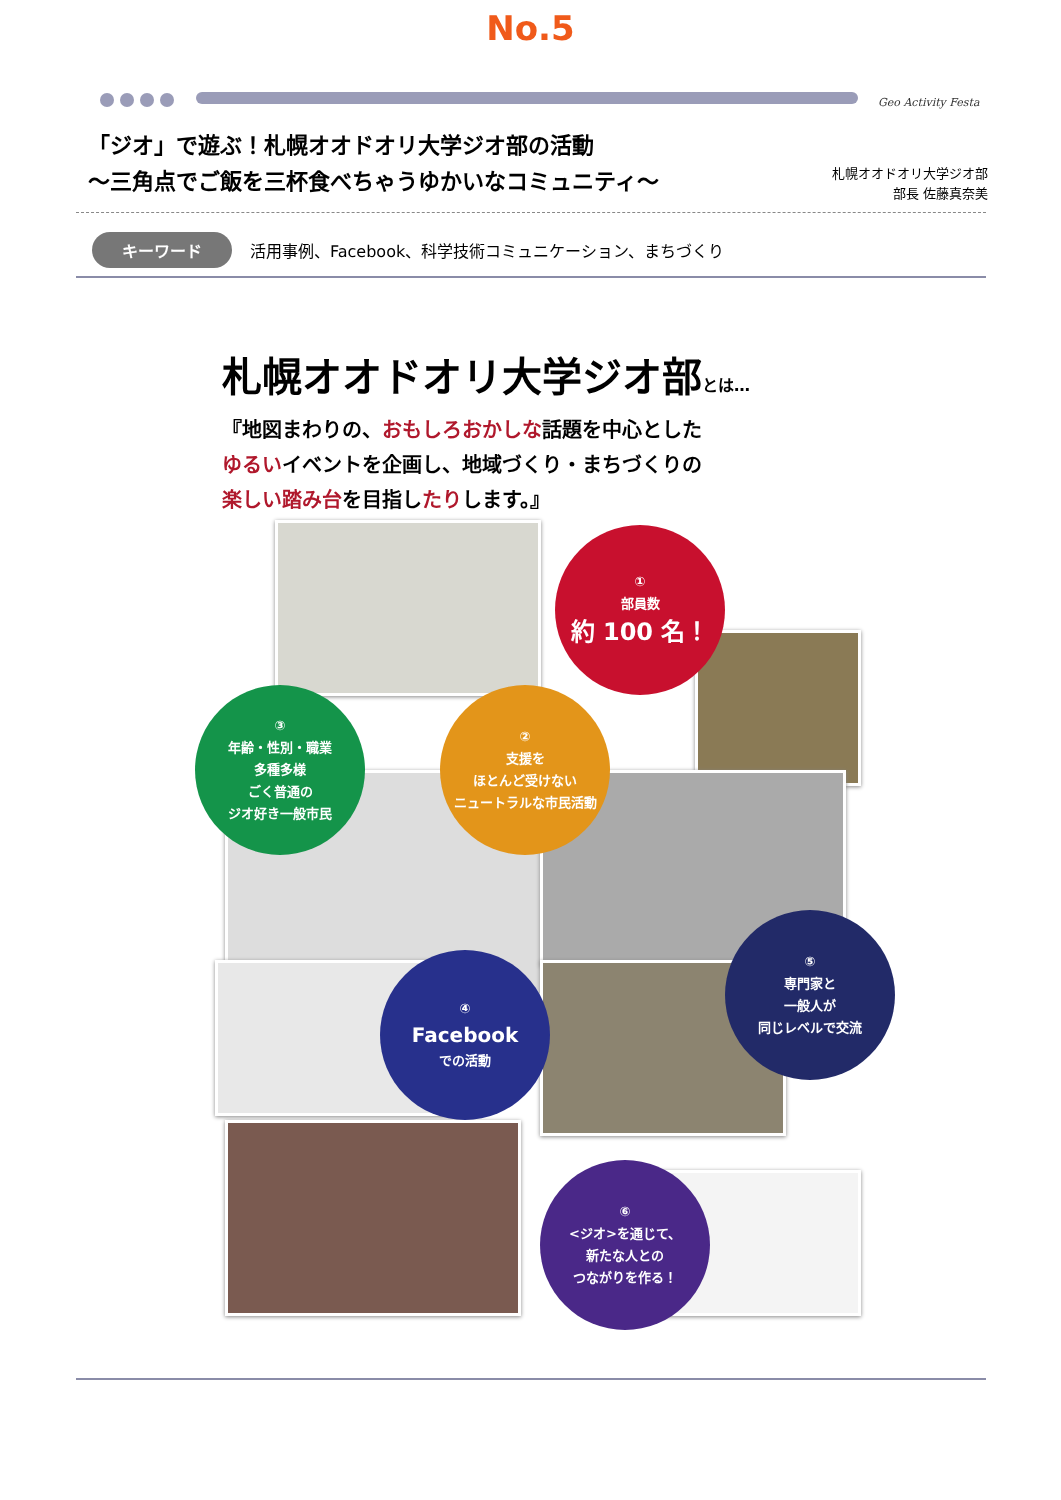No.5
Geo Activity Festa
「ジオ」で遊ぶ！札幌オオドオリ大学ジオ部の活動
～三角点でご飯を三杯食べちゃうゆかいなコミュニティ～
札幌オオドオリ大学ジオ部
部長 佐藤真奈美
キーワード 活用事例、Facebook、科学技術コミュニケーション、まちづくり
札幌オオドオリ大学ジオ部とは…
『地図まわりの、おもしろおかしな話題を中心とした
ゆるいイベントを企画し、地域づくり・まちづくりの
楽しい踏み台を目指したりします。』
①
部員数
約 100 名！
②
支援を
ほとんど受けない
ニュートラルな市民活動
③
年齢・性別・職業
多種多様
ごく普通の
ジオ好き一般市民
④
Facebook
での活動
⑤
専門家と
一般人が
同じレベルで交流
⑥
<ジオ>を通じて、
新たな人との
つながりを作る！